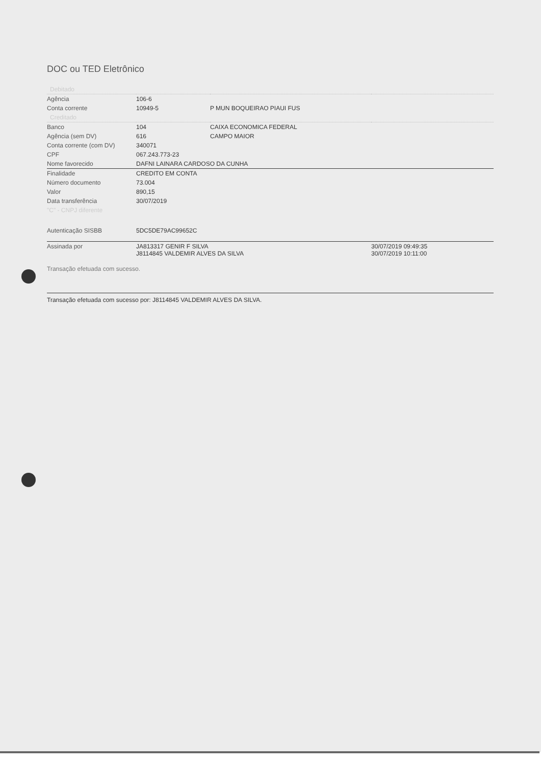DOC ou TED Eletrônico
| Debitado | | | |
| Agência | 106-6 | | |
| Conta corrente | 10949-5 | P MUN BOQUEIRAO PIAUI FUS | |
| Creditado | | | |
| Banco | 104 | CAIXA ECONOMICA FEDERAL | |
| Agência (sem DV) | 616 | CAMPO MAIOR | |
| Conta corrente (com DV) | 340071 | | |
| CPF | 067.243.773-23 | | |
| Nome favorecido | DAFNI LAINARA CARDOSO DA CUNHA | | |
| Finalidade | CREDITO EM CONTA | | |
| Número documento | 73.004 | | |
| Valor | 890,15 | | |
| Data transferência | 30/07/2019 | | |
| "C" - CNPJ diferente | | | |
| Autenticação SISBB | 5DC5DE79AC99652C | | |
| Assinada por | JA813317 GENIR F SILVA J8114845 VALDEMIR ALVES DA SILVA | | 30/07/2019 09:49:35 30/07/2019 10:11:00 |
Transação efetuada com sucesso.
Transação efetuada com sucesso por: J8114845 VALDEMIR ALVES DA SILVA.